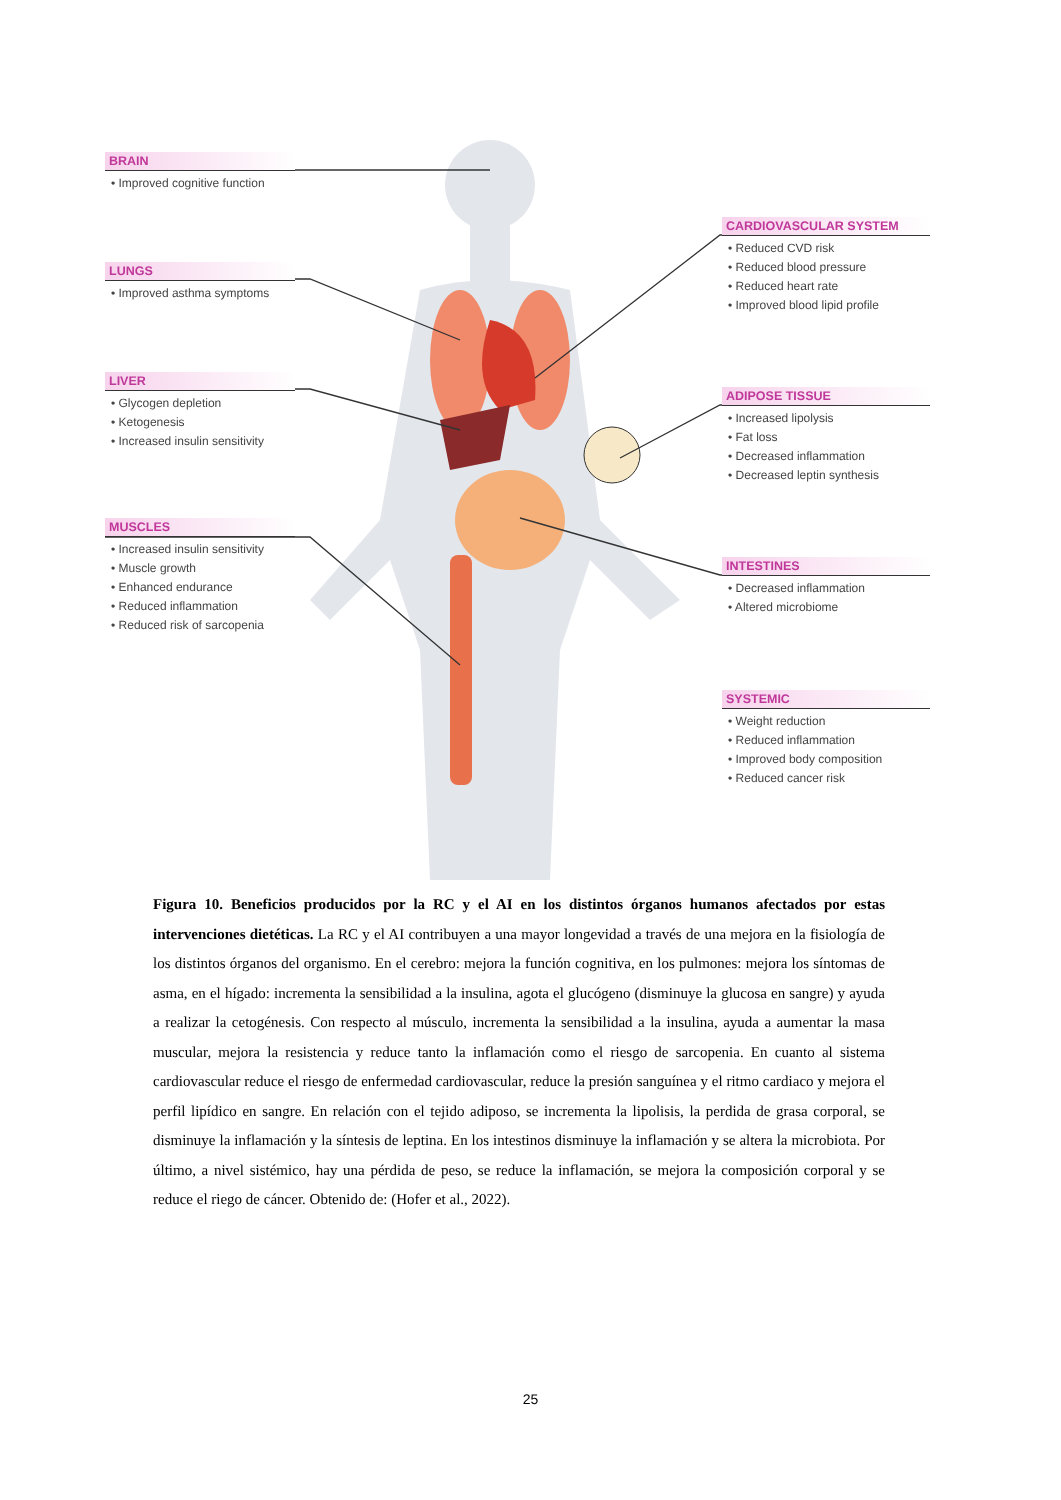BRAIN
• Improved cognitive function
LUNGS
• Improved asthma symptoms
LIVER
• Glycogen depletion
• Ketogenesis
• Increased insulin sensitivity
MUSCLES
• Increased insulin sensitivity
• Muscle growth
• Enhanced endurance
• Reduced inflammation
• Reduced risk of sarcopenia
CARDIOVASCULAR SYSTEM
• Reduced CVD risk
• Reduced blood pressure
• Reduced heart rate
• Improved blood lipid profile
ADIPOSE TISSUE
• Increased lipolysis
• Fat loss
• Decreased inflammation
• Decreased leptin synthesis
INTESTINES
• Decreased inflammation
• Altered microbiome
SYSTEMIC
• Weight reduction
• Reduced inflammation
• Improved body composition
• Reduced cancer risk
Figura 10. Beneficios producidos por la RC y el AI en los distintos órganos humanos afectados por estas intervenciones dietéticas. La RC y el AI contribuyen a una mayor longevidad a través de una mejora en la fisiología de los distintos órganos del organismo. En el cerebro: mejora la función cognitiva, en los pulmones: mejora los síntomas de asma, en el hígado: incrementa la sensibilidad a la insulina, agota el glucógeno (disminuye la glucosa en sangre) y ayuda a realizar la cetogénesis. Con respecto al músculo, incrementa la sensibilidad a la insulina, ayuda a aumentar la masa muscular, mejora la resistencia y reduce tanto la inflamación como el riesgo de sarcopenia. En cuanto al sistema cardiovascular reduce el riesgo de enfermedad cardiovascular, reduce la presión sanguínea y el ritmo cardiaco y mejora el perfil lipídico en sangre. En relación con el tejido adiposo, se incrementa la lipolisis, la perdida de grasa corporal, se disminuye la inflamación y la síntesis de leptina. En los intestinos disminuye la inflamación y se altera la microbiota. Por último, a nivel sistémico, hay una pérdida de peso, se reduce la inflamación, se mejora la composición corporal y se reduce el riego de cáncer. Obtenido de: (Hofer et al., 2022).
25